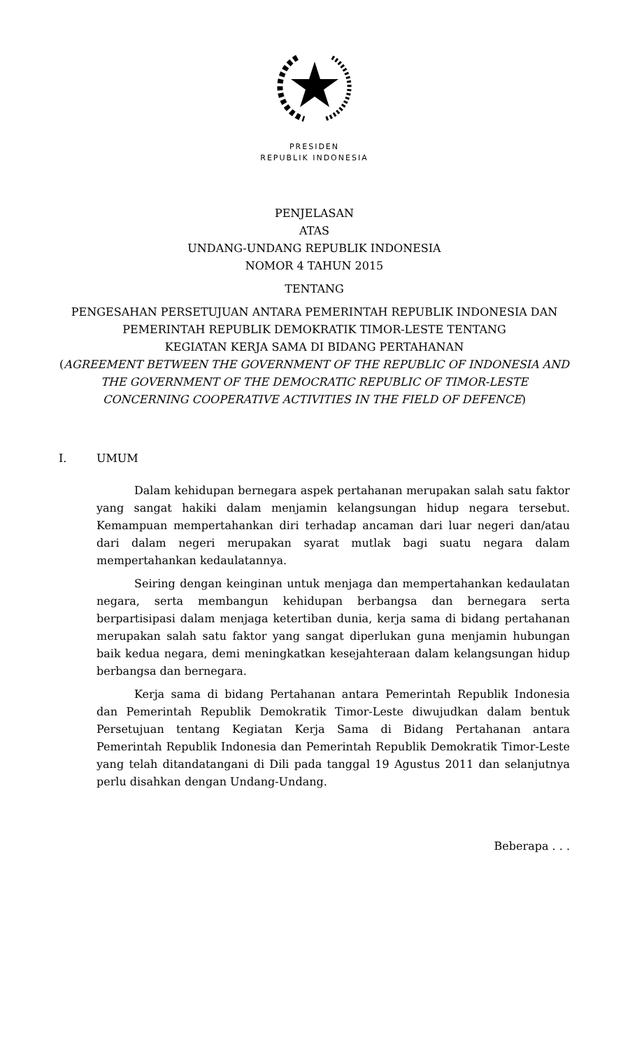PRESIDEN
REPUBLIK INDONESIA
PENJELASAN
ATAS
UNDANG-UNDANG REPUBLIK INDONESIA
NOMOR 4 TAHUN 2015
TENTANG
PENGESAHAN PERSETUJUAN ANTARA PEMERINTAH REPUBLIK INDONESIA DAN PEMERINTAH REPUBLIK DEMOKRATIK TIMOR-LESTE TENTANG
KEGIATAN KERJA SAMA DI BIDANG PERTAHANAN
(AGREEMENT BETWEEN THE GOVERNMENT OF THE REPUBLIC OF INDONESIA AND THE GOVERNMENT OF THE DEMOCRATIC REPUBLIC OF TIMOR-LESTE CONCERNING COOPERATIVE ACTIVITIES IN THE FIELD OF DEFENCE)
I. UMUM
Dalam kehidupan bernegara aspek pertahanan merupakan salah satu faktor yang sangat hakiki dalam menjamin kelangsungan hidup negara tersebut. Kemampuan mempertahankan diri terhadap ancaman dari luar negeri dan/atau dari dalam negeri merupakan syarat mutlak bagi suatu negara dalam mempertahankan kedaulatannya.
Seiring dengan keinginan untuk menjaga dan mempertahankan kedaulatan negara, serta membangun kehidupan berbangsa dan bernegara serta berpartisipasi dalam menjaga ketertiban dunia, kerja sama di bidang pertahanan merupakan salah satu faktor yang sangat diperlukan guna menjamin hubungan baik kedua negara, demi meningkatkan kesejahteraan dalam kelangsungan hidup berbangsa dan bernegara.
Kerja sama di bidang Pertahanan antara Pemerintah Republik Indonesia dan Pemerintah Republik Demokratik Timor-Leste diwujudkan dalam bentuk Persetujuan tentang Kegiatan Kerja Sama di Bidang Pertahanan antara Pemerintah Republik Indonesia dan Pemerintah Republik Demokratik Timor-Leste yang telah ditandatangani di Dili pada tanggal 19 Agustus 2011 dan selanjutnya perlu disahkan dengan Undang-Undang.
Beberapa . . .